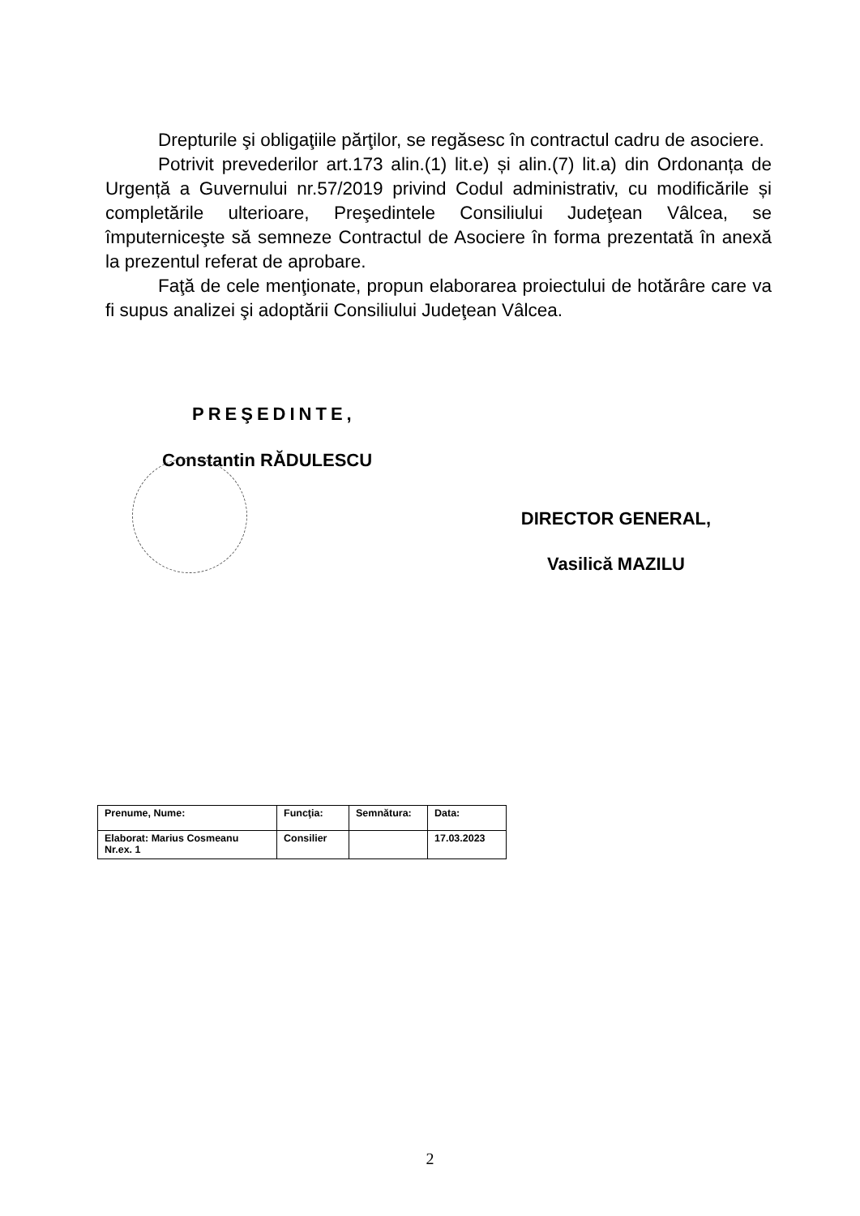Drepturile şi obligaţiile părţilor, se regăsesc în contractul cadru de asociere.
Potrivit prevederilor art.173 alin.(1) lit.e) și alin.(7) lit.a) din Ordonanța de Urgență a Guvernului nr.57/2019 privind Codul administrativ, cu modificările și completările ulterioare, Preşedintele Consiliului Judeţean Vâlcea, se împuterniceşte să semneze Contractul de Asociere în forma prezentată în anexă la prezentul referat de aprobare.
Faţă de cele menţionate, propun elaborarea proiectului de hotărâre care va fi supus analizei şi adoptării Consiliului Judeţean Vâlcea.
PREŞEDINTE,
Constantin RĂDULESCU
DIRECTOR GENERAL,
Vasilică MAZILU
| Prenume, Nume: | Funcţia: | Semnătura: | Data: |
| Elaborat: Marius Cosmeanu Nr.ex. 1 | Consilier | | 17.03.2023 |
2